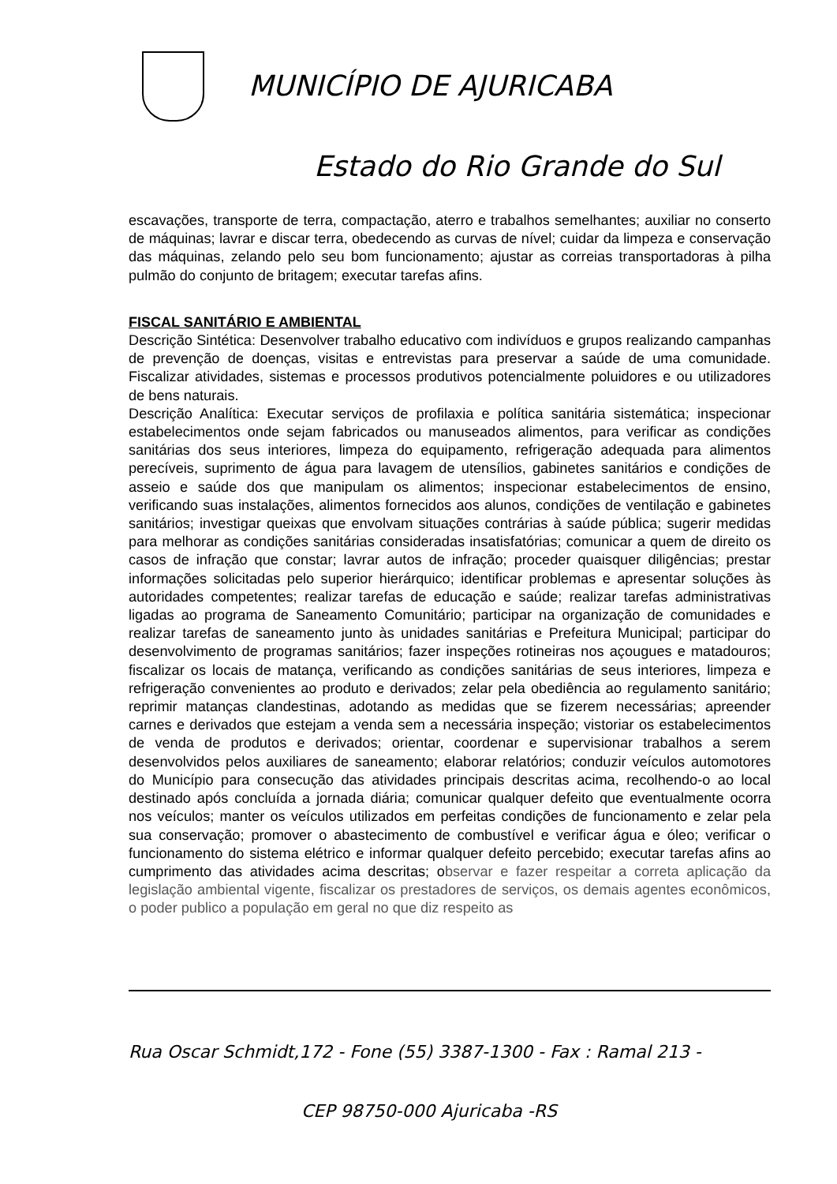MUNICÍPIO DE AJURICABA
Estado do Rio Grande do Sul
escavações, transporte de terra, compactação, aterro e trabalhos semelhantes; auxiliar no conserto de máquinas; lavrar e discar terra, obedecendo as curvas de nível; cuidar da limpeza e conservação das máquinas, zelando pelo seu bom funcionamento; ajustar as correias transportadoras à pilha pulmão do conjunto de britagem; executar tarefas afins.
FISCAL SANITÁRIO E AMBIENTAL
Descrição Sintética: Desenvolver trabalho educativo com indivíduos e grupos realizando campanhas de prevenção de doenças, visitas e entrevistas para preservar a saúde de uma comunidade. Fiscalizar atividades, sistemas e processos produtivos potencialmente poluidores e ou utilizadores de bens naturais.
Descrição Analítica: Executar serviços de profilaxia e política sanitária sistemática; inspecionar estabelecimentos onde sejam fabricados ou manuseados alimentos, para verificar as condições sanitárias dos seus interiores, limpeza do equipamento, refrigeração adequada para alimentos perecíveis, suprimento de água para lavagem de utensílios, gabinetes sanitários e condições de asseio e saúde dos que manipulam os alimentos; inspecionar estabelecimentos de ensino, verificando suas instalações, alimentos fornecidos aos alunos, condições de ventilação e gabinetes sanitários; investigar queixas que envolvam situações contrárias à saúde pública; sugerir medidas para melhorar as condições sanitárias consideradas insatisfatórias; comunicar a quem de direito os casos de infração que constar; lavrar autos de infração; proceder quaisquer diligências; prestar informações solicitadas pelo superior hierárquico; identificar problemas e apresentar soluções às autoridades competentes; realizar tarefas de educação e saúde; realizar tarefas administrativas ligadas ao programa de Saneamento Comunitário; participar na organização de comunidades e realizar tarefas de saneamento junto às unidades sanitárias e Prefeitura Municipal; participar do desenvolvimento de programas sanitários; fazer inspeções rotineiras nos açougues e matadouros; fiscalizar os locais de matança, verificando as condições sanitárias de seus interiores, limpeza e refrigeração convenientes ao produto e derivados; zelar pela obediência ao regulamento sanitário; reprimir matanças clandestinas, adotando as medidas que se fizerem necessárias; apreender carnes e derivados que estejam a venda sem a necessária inspeção; vistoriar os estabelecimentos de venda de produtos e derivados; orientar, coordenar e supervisionar trabalhos a serem desenvolvidos pelos auxiliares de saneamento; elaborar relatórios; conduzir veículos automotores do Município para consecução das atividades principais descritas acima, recolhendo-o ao local destinado após concluída a jornada diária; comunicar qualquer defeito que eventualmente ocorra nos veículos; manter os veículos utilizados em perfeitas condições de funcionamento e zelar pela sua conservação; promover o abastecimento de combustível e verificar água e óleo; verificar o funcionamento do sistema elétrico e informar qualquer defeito percebido; executar tarefas afins ao cumprimento das atividades acima descritas; observar e fazer respeitar a correta aplicação da legislação ambiental vigente, fiscalizar os prestadores de serviços, os demais agentes econômicos, o poder publico a população em geral no que diz respeito as
Rua Oscar Schmidt,172 - Fone (55) 3387-1300 - Fax : Ramal 213 -
CEP 98750-000 Ajuricaba -RS